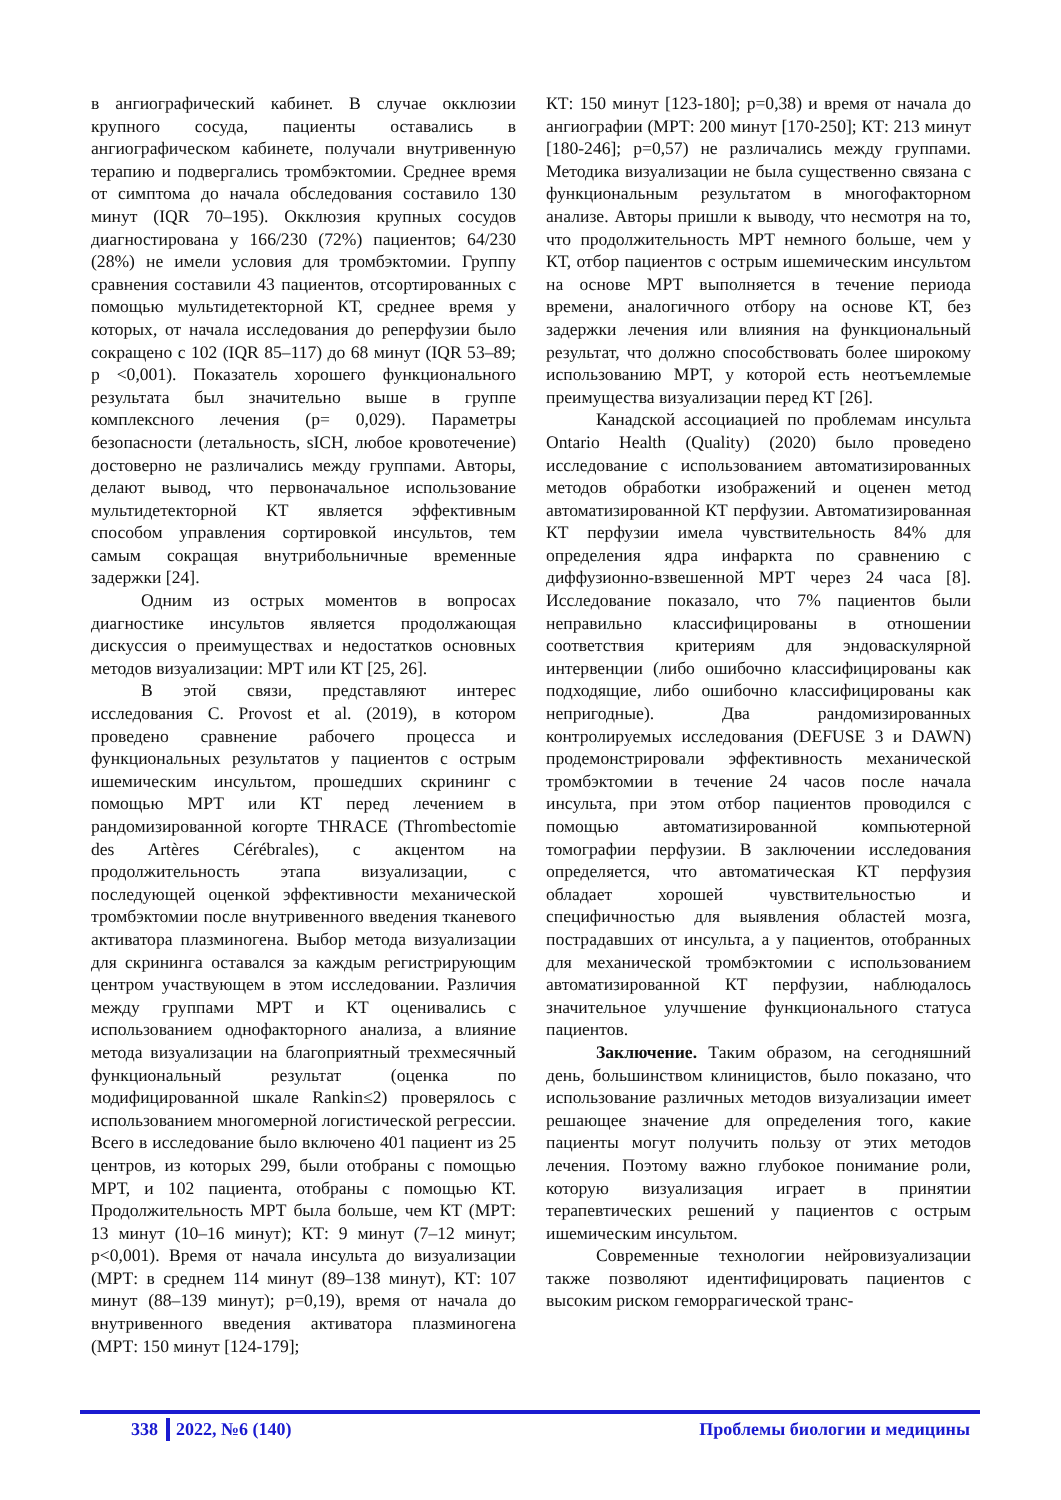в ангиографический кабинет. В случае окклюзии крупного сосуда, пациенты оставались в ангиографическом кабинете, получали внутривенную терапию и подвергались тромбэктомии. Среднее время от симптома до начала обследования составило 130 минут (IQR 70–195). Окклюзия крупных сосудов диагностирована у 166/230 (72%) пациентов; 64/230 (28%) не имели условия для тромбэктомии. Группу сравнения составили 43 пациентов, отсортированных с помощью мультидетекторной КТ, среднее время у которых, от начала исследования до реперфузии было сокращено с 102 (IQR 85–117) до 68 минут (IQR 53–89; p <0,001). Показатель хорошего функционального результата был значительно выше в группе комплексного лечения (p= 0,029). Параметры безопасности (летальность, sICH, любое кровотечение) достоверно не различались между группами. Авторы, делают вывод, что первоначальное использование мультидетекторной КТ является эффективным способом управления сортировкой инсультов, тем самым сокращая внутрибольничные временные задержки [24].
Одним из острых моментов в вопросах диагностике инсультов является продолжающая дискуссия о преимуществах и недостатков основных методов визуализации: МРТ или КТ [25, 26].
В этой связи, представляют интерес исследования C. Provost et al. (2019), в котором проведено сравнение рабочего процесса и функциональных результатов у пациентов с острым ишемическим инсультом, прошедших скрининг с помощью МРТ или КТ перед лечением в рандомизированной когорте THRACE (Thrombectomie des Artères Cérébrales), с акцентом на продолжительность этапа визуализации, с последующей оценкой эффективности механической тромбэктомии после внутривенного введения тканевого активатора плазминогена. Выбор метода визуализации для скрининга оставался за каждым регистрирующим центром участвующем в этом исследовании. Различия между группами МРТ и КТ оценивались с использованием однофакторного анализа, а влияние метода визуализации на благоприятный трехмесячный функциональный результат (оценка по модифицированной шкале Rankin≤2) проверялось с использованием многомерной логистической регрессии. Всего в исследование было включено 401 пациент из 25 центров, из которых 299, были отобраны с помощью МРТ, и 102 пациента, отобраны с помощью КТ. Продолжительность МРТ была больше, чем КТ (МРТ: 13 минут (10–16 минут); КТ: 9 минут (7–12 минут; p<0,001). Время от начала инсульта до визуализации (МРТ: в среднем 114 минут (89–138 минут), КТ: 107 минут (88–139 минут); p=0,19), время от начала до внутривенного введения активатора плазминогена (МРТ: 150 минут [124-179];
КТ: 150 минут [123-180]; p=0,38) и время от начала до ангиографии (МРТ: 200 минут [170-250]; КТ: 213 минут [180-246]; p=0,57) не различались между группами. Методика визуализации не была существенно связана с функциональным результатом в многофакторном анализе. Авторы пришли к выводу, что несмотря на то, что продолжительность МРТ немного больше, чем у КТ, отбор пациентов с острым ишемическим инсультом на основе МРТ выполняется в течение периода времени, аналогичного отбору на основе КТ, без задержки лечения или влияния на функциональный результат, что должно способствовать более широкому использованию МРТ, у которой есть неотъемлемые преимущества визуализации перед КТ [26].
Канадской ассоциацией по проблемам инсульта Ontario Health (Quality) (2020) было проведено исследование с использованием автоматизированных методов обработки изображений и оценен метод автоматизированной КТ перфузии. Автоматизированная КТ перфузии имела чувствительность 84% для определения ядра инфаркта по сравнению с диффузионно-взвешенной МРТ через 24 часа [8]. Исследование показало, что 7% пациентов были неправильно классифицированы в отношении соответствия критериям для эндоваскулярной интервенции (либо ошибочно классифицированы как подходящие, либо ошибочно классифицированы как непригодные). Два рандомизированных контролируемых исследования (DEFUSE 3 и DAWN) продемонстрировали эффективность механической тромбэктомии в течение 24 часов после начала инсульта, при этом отбор пациентов проводился с помощью автоматизированной компьютерной томографии перфузии. В заключении исследования определяется, что автоматическая КТ перфузия обладает хорошей чувствительностью и специфичностью для выявления областей мозга, пострадавших от инсульта, а у пациентов, отобранных для механической тромбэктомии с использованием автоматизированной КТ перфузии, наблюдалось значительное улучшение функционального статуса пациентов.
Заключение. Таким образом, на сегодняшний день, большинством клиницистов, было показано, что использование различных методов визуализации имеет решающее значение для определения того, какие пациенты могут получить пользу от этих методов лечения. Поэтому важно глубокое понимание роли, которую визуализация играет в принятии терапевтических решений у пациентов с острым ишемическим инсультом.
Современные технологии нейровизуализации также позволяют идентифицировать пациентов с высоким риском геморрагической транс-
338 2022, №6 (140) Проблемы биологии и медицины